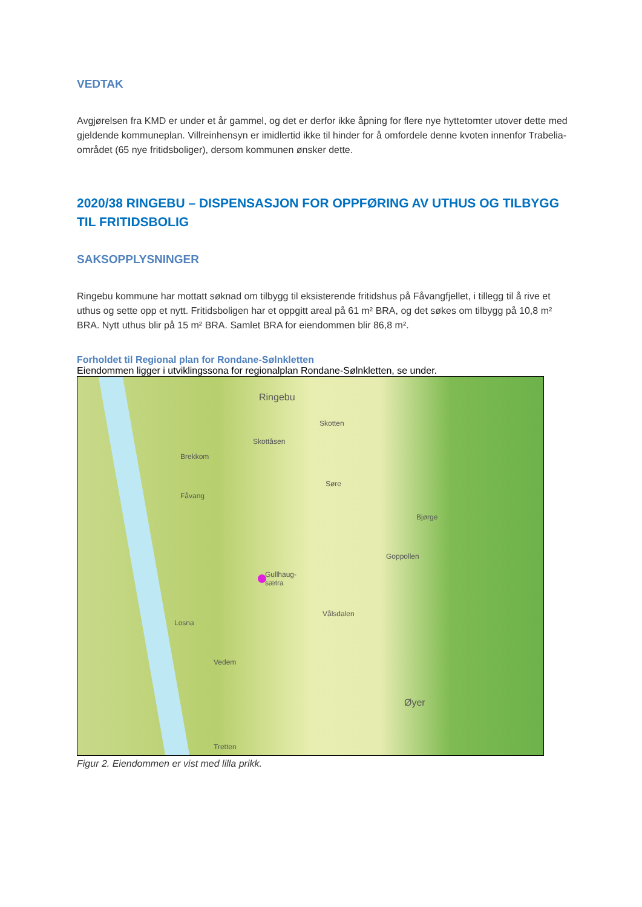VEDTAK
Avgjørelsen fra KMD er under et år gammel, og det er derfor ikke åpning for flere nye hyttetomter utover dette med gjeldende kommuneplan. Villreinhensyn er imidlertid ikke til hinder for å omfordele denne kvoten innenfor Trabelia-området (65 nye fritidsboliger), dersom kommunen ønsker dette.
2020/38 RINGEBU – DISPENSASJON FOR OPPFØRING AV UTHUS OG TILBYGG TIL FRITIDSBOLIG
SAKSOPPLYSNINGER
Ringebu kommune har mottatt søknad om tilbygg til eksisterende fritidshus på Fåvangfjellet, i tillegg til å rive et uthus og sette opp et nytt. Fritidsboligen har et oppgitt areal på 61 m² BRA, og det søkes om tilbygg på 10,8 m² BRA. Nytt uthus blir på 15 m² BRA. Samlet BRA for eiendommen blir 86,8 m².
Forholdet til Regional plan for Rondane-Sølnkletten
Eiendommen ligger i utviklingssona for regionalplan Rondane-Sølnkletten, se under.
Ringebu
Skottåsen
Skotten
Brekkom
Fåvang
Søre
Bjørge
Goppollen
Gullhaug-
sætra
Losna
Vålsdalen
Vedem
Øyer
Tretten
Figur 2. Eiendommen er vist med lilla prikk.